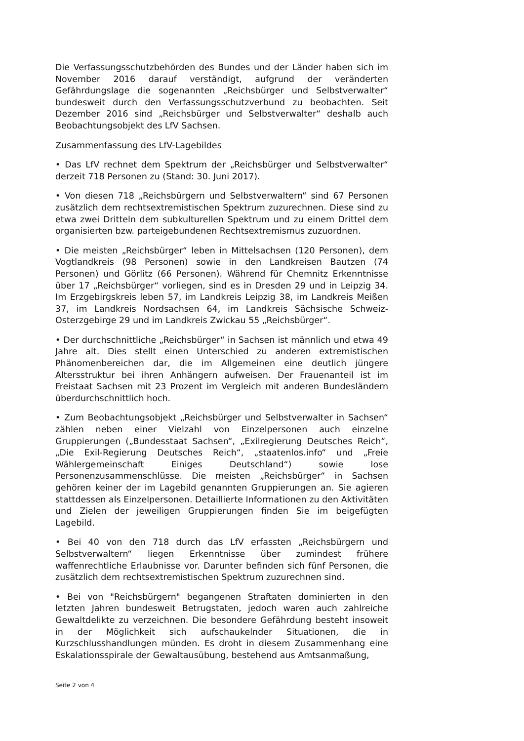Die Verfassungsschutzbehörden des Bundes und der Länder haben sich im November 2016 darauf verständigt, aufgrund der veränderten Gefährdungslage die sogenannten „Reichsbürger und Selbstverwalter“ bundesweit durch den Verfassungsschutzverbund zu beobachten. Seit Dezember 2016 sind „Reichsbürger und Selbstverwalter“ deshalb auch Beobachtungsobjekt des LfV Sachsen.
Zusammenfassung des LfV-Lagebildes
• Das LfV rechnet dem Spektrum der „Reichsbürger und Selbstverwalter“ derzeit 718 Personen zu (Stand: 30. Juni 2017).
• Von diesen 718 „Reichsbürgern und Selbstverwaltern“ sind 67 Personen zusätzlich dem rechtsextremistischen Spektrum zuzurechnen. Diese sind zu etwa zwei Dritteln dem subkulturellen Spektrum und zu einem Drittel dem organisierten bzw. parteigebundenen Rechtsextremismus zuzuordnen.
• Die meisten „Reichsbürger“ leben in Mittelsachsen (120 Personen), dem Vogtlandkreis (98 Personen) sowie in den Landkreisen Bautzen (74 Personen) und Görlitz (66 Personen). Während für Chemnitz Erkenntnisse über 17 „Reichsbürger“ vorliegen, sind es in Dresden 29 und in Leipzig 34. Im Erzgebirgskreis leben 57, im Landkreis Leipzig 38, im Landkreis Meißen 37, im Landkreis Nordsachsen 64, im Landkreis Sächsische Schweiz-Osterzgebirge 29 und im Landkreis Zwickau 55 „Reichsbürger“.
• Der durchschnittliche „Reichsbürger“ in Sachsen ist männlich und etwa 49 Jahre alt. Dies stellt einen Unterschied zu anderen extremistischen Phänomenbereichen dar, die im Allgemeinen eine deutlich jüngere Altersstruktur bei ihren Anhängern aufweisen. Der Frauenanteil ist im Freistaat Sachsen mit 23 Prozent im Vergleich mit anderen Bundesländern überdurchschnittlich hoch.
• Zum Beobachtungsobjekt „Reichsbürger und Selbstverwalter in Sachsen“ zählen neben einer Vielzahl von Einzelpersonen auch einzelne Gruppierungen („Bundesstaat Sachsen“, „Exilregierung Deutsches Reich“, „Die Exil-Regierung Deutsches Reich“, „staatenlos.info“ und „Freie Wählergemeinschaft Einiges Deutschland“) sowie lose Personenzusammenschlüsse. Die meisten „Reichsbürger“ in Sachsen gehören keiner der im Lagebild genannten Gruppierungen an. Sie agieren stattdessen als Einzelpersonen. Detaillierte Informationen zu den Aktivitäten und Zielen der jeweiligen Gruppierungen finden Sie im beigefügten Lagebild.
• Bei 40 von den 718 durch das LfV erfassten „Reichsbürgern und Selbstverwaltern“ liegen Erkenntnisse über zumindest frühere waffenrechtliche Erlaubnisse vor. Darunter befinden sich fünf Personen, die zusätzlich dem rechtsextremistischen Spektrum zuzurechnen sind.
• Bei von "Reichsbürgern" begangenen Straftaten dominierten in den letzten Jahren bundesweit Betrugstaten, jedoch waren auch zahlreiche Gewaltdelikte zu verzeichnen. Die besondere Gefährdung besteht insoweit in der Möglichkeit sich aufschaukelnder Situationen, die in Kurzschlusshandlungen münden. Es droht in diesem Zusammenhang eine Eskalationsspirale der Gewaltausübung, bestehend aus Amtsanmaßung,
Seite 2 von 4